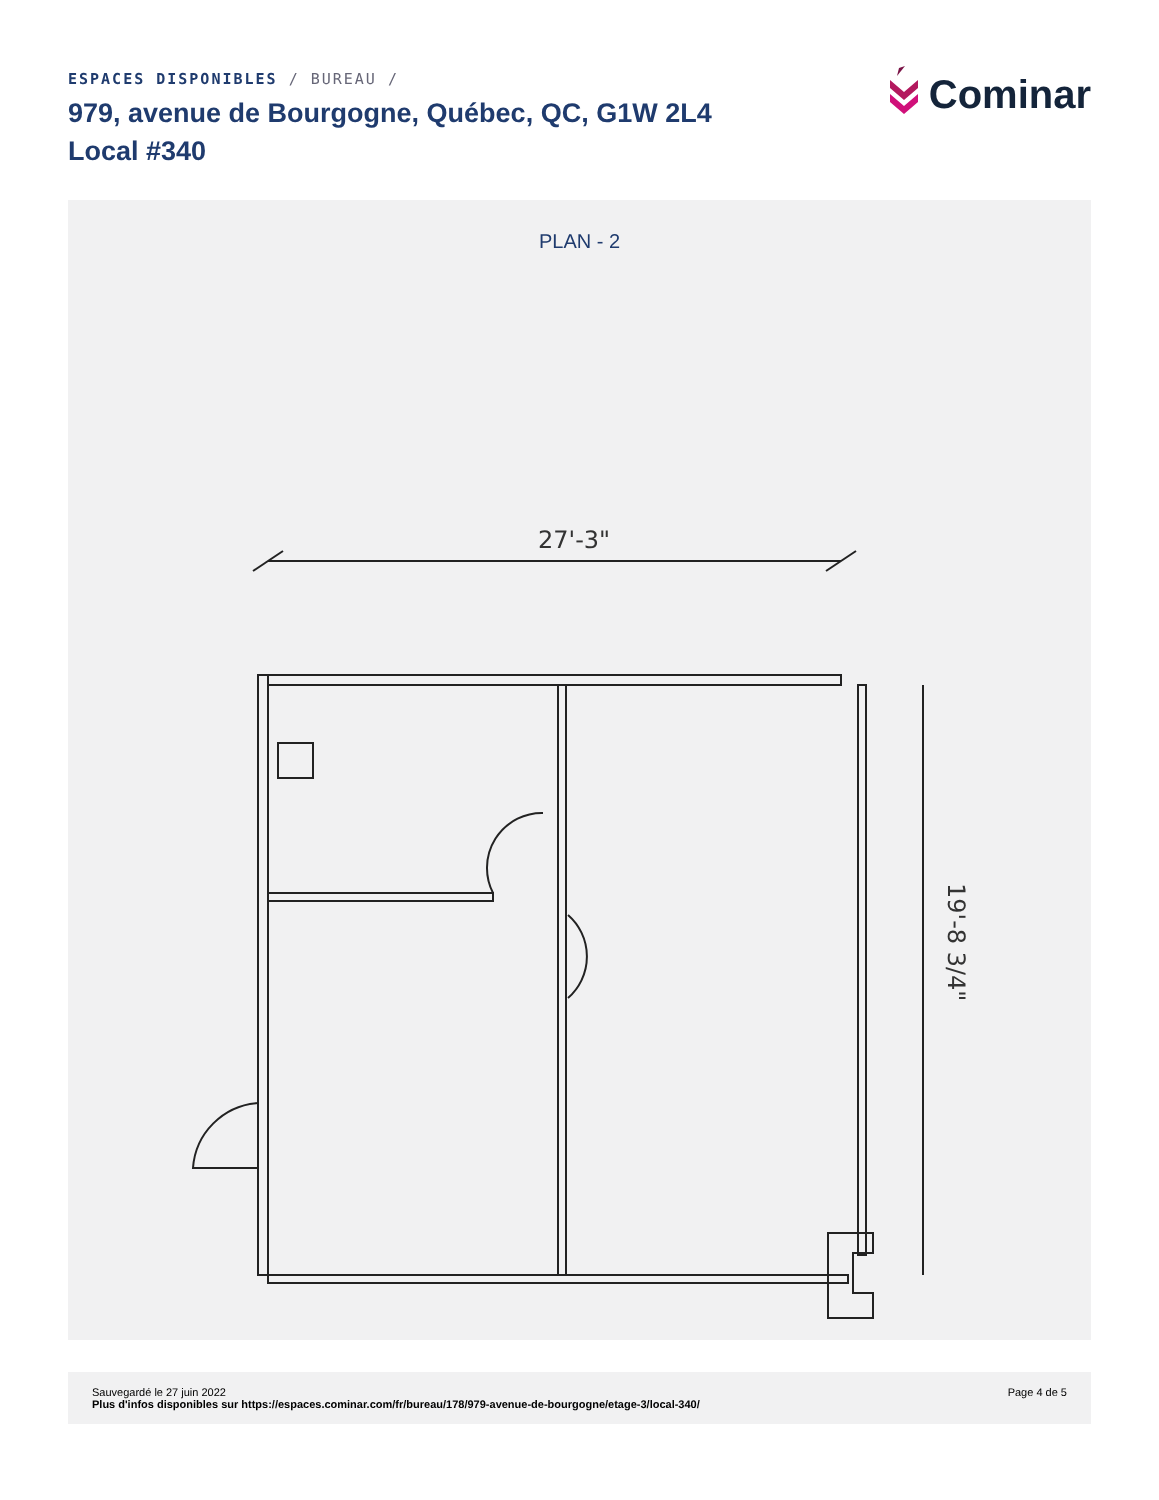ESPACES DISPONIBLES / BUREAU /
979, avenue de Bourgogne, Québec, QC, G1W 2L4
Local #340
Cominar
PLAN - 2
27'-3"
19'-8 3/4"
Sauvegardé le 27 juin 2022
Plus d'infos disponibles sur https://espaces.cominar.com/fr/bureau/178/979-avenue-de-bourgogne/etage-3/local-340/
Page 4 de 5